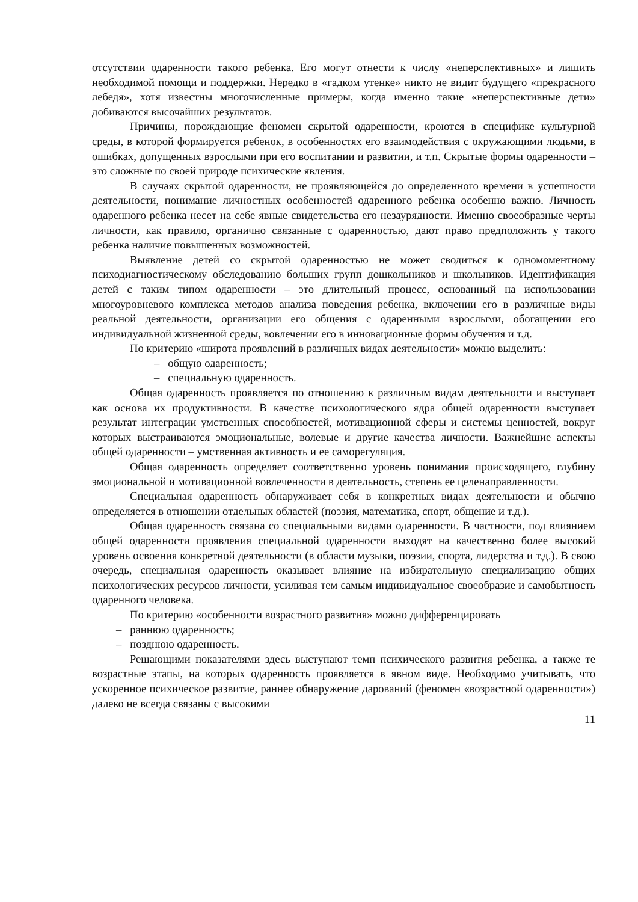отсутствии одаренности такого ребенка. Его могут отнести к числу «неперспективных» и лишить необходимой помощи и поддержки. Нередко в «гадком утенке» никто не видит будущего «прекрасного лебедя», хотя известны многочисленные примеры, когда именно такие «неперспективные дети» добиваются высочайших результатов.
Причины, порождающие феномен скрытой одаренности, кроются в специфике культурной среды, в которой формируется ребенок, в особенностях его взаимодействия с окружающими людьми, в ошибках, допущенных взрослыми при его воспитании и развитии, и т.п. Скрытые формы одаренности – это сложные по своей природе психические явления.
В случаях скрытой одаренности, не проявляющейся до определенного времени в успешности деятельности, понимание личностных особенностей одаренного ребенка особенно важно. Личность одаренного ребенка несет на себе явные свидетельства его незаурядности. Именно своеобразные черты личности, как правило, органично связанные с одаренностью, дают право предположить у такого ребенка наличие повышенных возможностей.
Выявление детей со скрытой одаренностью не может сводиться к одномоментному психодиагностическому обследованию больших групп дошкольников и школьников. Идентификация детей с таким типом одаренности – это длительный процесс, основанный на использовании многоуровневого комплекса методов анализа поведения ребенка, включении его в различные виды реальной деятельности, организации его общения с одаренными взрослыми, обогащении его индивидуальной жизненной среды, вовлечении его в инновационные формы обучения и т.д.
По критерию «широта проявлений в различных видах деятельности» можно выделить:
– общую одаренность;
– специальную одаренность.
Общая одаренность проявляется по отношению к различным видам деятельности и выступает как основа их продуктивности. В качестве психологического ядра общей одаренности выступает результат интеграции умственных способностей, мотивационной сферы и системы ценностей, вокруг которых выстраиваются эмоциональные, волевые и другие качества личности. Важнейшие аспекты общей одаренности – умственная активность и ее саморегуляция.
Общая одаренность определяет соответственно уровень понимания происходящего, глубину эмоциональной и мотивационной вовлеченности в деятельность, степень ее целенаправленности.
Специальная одаренность обнаруживает себя в конкретных видах деятельности и обычно определяется в отношении отдельных областей (поэзия, математика, спорт, общение и т.д.).
Общая одаренность связана со специальными видами одаренности. В частности, под влиянием общей одаренности проявления специальной одаренности выходят на качественно более высокий уровень освоения конкретной деятельности (в области музыки, поэзии, спорта, лидерства и т.д.). В свою очередь, специальная одаренность оказывает влияние на избирательную специализацию общих психологических ресурсов личности, усиливая тем самым индивидуальное своеобразие и самобытность одаренного человека.
По критерию «особенности возрастного развития» можно дифференцировать
– раннюю одаренность;
– позднюю одаренность.
Решающими показателями здесь выступают темп психического развития ребенка, а также те возрастные этапы, на которых одаренность проявляется в явном виде. Необходимо учитывать, что ускоренное психическое развитие, раннее обнаружение дарований (феномен «возрастной одаренности») далеко не всегда связаны с высокими
11